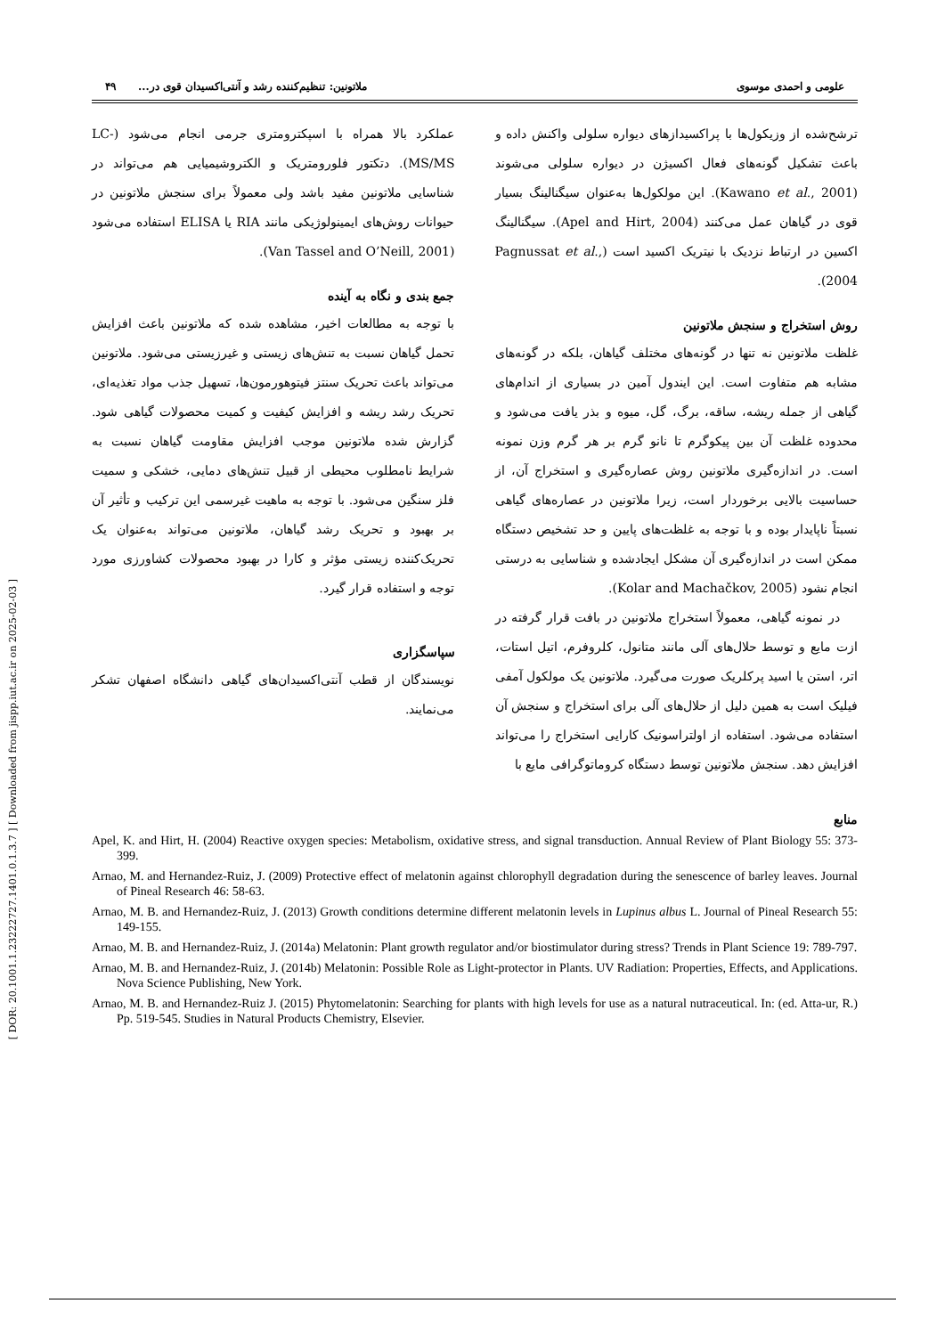[ DOR: 20.1001.1.23222727.1401.0.1.3.7 ] [ Downloaded from jispp.iut.ac.ir on 2025-02-03 ]
علومی و احمدی موسوی ملاتونین: تنظیم‌کننده رشد و آنتی‌اکسیدان قوی در... ۴۹
ترشح‌شده از وزیکول‌ها با پراکسیدازهای دیواره سلولی واکنش داده و باعث تشکیل گونه‌های فعال اکسیژن در دیواره سلولی می‌شوند (Kawano et al., 2001). این مولکول‌ها به‌عنوان سیگنالینگ بسیار قوی در گیاهان عمل می‌کنند (Apel and Hirt, 2004). سیگنالینگ اکسین در ارتباط نزدیک با نیتریک اکسید است (Pagnussat et al., 2004).
روش استخراج و سنجش ملاتونین
غلظت ملاتونین نه تنها در گونه‌های مختلف گیاهان، بلکه در گونه‌های مشابه هم متفاوت است. این ایندول آمین در بسیاری از اندام‌های گیاهی از جمله ریشه، ساقه، برگ، گل، میوه و بذر یافت می‌شود و محدوده غلظت آن بین پیکوگرم تا نانو گرم بر هر گرم وزن نمونه است. در اندازه‌گیری ملاتونین روش عصاره‌گیری و استخراج آن، از حساسیت بالایی برخوردار است، زیرا ملاتونین در عصاره‌های گیاهی نسبتاً ناپایدار بوده و با توجه به غلظت‌های پایین و حد تشخیص دستگاه ممکن است در اندازه‌گیری آن مشکل ایجادشده و شناسایی به درستی انجام نشود (Kolar and Machačkov, 2005).
در نمونه گیاهی، معمولاً استخراج ملاتونین در بافت قرار گرفته در ازت مایع و توسط حلال‌های آلی مانند متانول، کلروفرم، اتیل استات، اتر، استن یا اسید پرکلریک صورت می‌گیرد. ملاتونین یک مولکول آمفی فیلیک است به همین دلیل از حلال‌های آلی برای استخراج و سنجش آن استفاده می‌شود. استفاده از اولتراسونیک کارایی استخراج را می‌تواند افزایش دهد. سنجش ملاتونین توسط دستگاه کروماتوگرافی مایع با
عملکرد بالا همراه با اسپکترومتری جرمی انجام می‌شود (LC-MS/MS). دتکتور فلورومتریک و الکتروشیمیایی هم می‌تواند در شناسایی ملاتونین مفید باشد ولی معمولاً برای سنجش ملاتونین در حیوانات روش‌های ایمینولوژیکی مانند RIA یا ELISA استفاده می‌شود (Van Tassel and O’Neill, 2001).
جمع بندی و نگاه به آینده
با توجه به مطالعات اخیر، مشاهده شده که ملاتونین باعث افزایش تحمل گیاهان نسبت به تنش‌های زیستی و غیرزیستی می‌شود. ملاتونین می‌تواند باعث تحریک سنتز فیتوهورمون‌ها، تسهیل جذب مواد تغذیه‌ای، تحریک رشد ریشه و افزایش کیفیت و کمیت محصولات گیاهی شود. گزارش شده ملاتونین موجب افزایش مقاومت گیاهان نسبت به شرایط نامطلوب محیطی از قبیل تنش‌های دمایی، خشکی و سمیت فلز سنگین می‌شود. با توجه به ماهیت غیرسمی این ترکیب و تأثیر آن بر بهبود و تحریک رشد گیاهان، ملاتونین می‌تواند به‌عنوان یک تحریک‌کننده زیستی مؤثر و کارا در بهبود محصولات کشاورزی مورد توجه و استفاده قرار گیرد.
سپاسگزاری
نویسندگان از قطب آنتی‌اکسیدان‌های گیاهی دانشگاه اصفهان تشکر می‌نمایند.
منابع
Apel, K. and Hirt, H. (2004) Reactive oxygen species: Metabolism, oxidative stress, and signal transduction. Annual Review of Plant Biology 55: 373-399.
Arnao, M. and Hernandez-Ruiz, J. (2009) Protective effect of melatonin against chlorophyll degradation during the senescence of barley leaves. Journal of Pineal Research 46: 58-63.
Arnao, M. B. and Hernandez-Ruiz, J. (2013) Growth conditions determine different melatonin levels in Lupinus albus L. Journal of Pineal Research 55: 149-155.
Arnao, M. B. and Hernandez-Ruiz, J. (2014a) Melatonin: Plant growth regulator and/or biostimulator during stress? Trends in Plant Science 19: 789-797.
Arnao, M. B. and Hernandez-Ruiz, J. (2014b) Melatonin: Possible Role as Light-protector in Plants. UV Radiation: Properties, Effects, and Applications. Nova Science Publishing, New York.
Arnao, M. B. and Hernandez-Ruiz J. (2015) Phytomelatonin: Searching for plants with high levels for use as a natural nutraceutical. In: (ed. Atta-ur, R.) Pp. 519-545. Studies in Natural Products Chemistry, Elsevier.